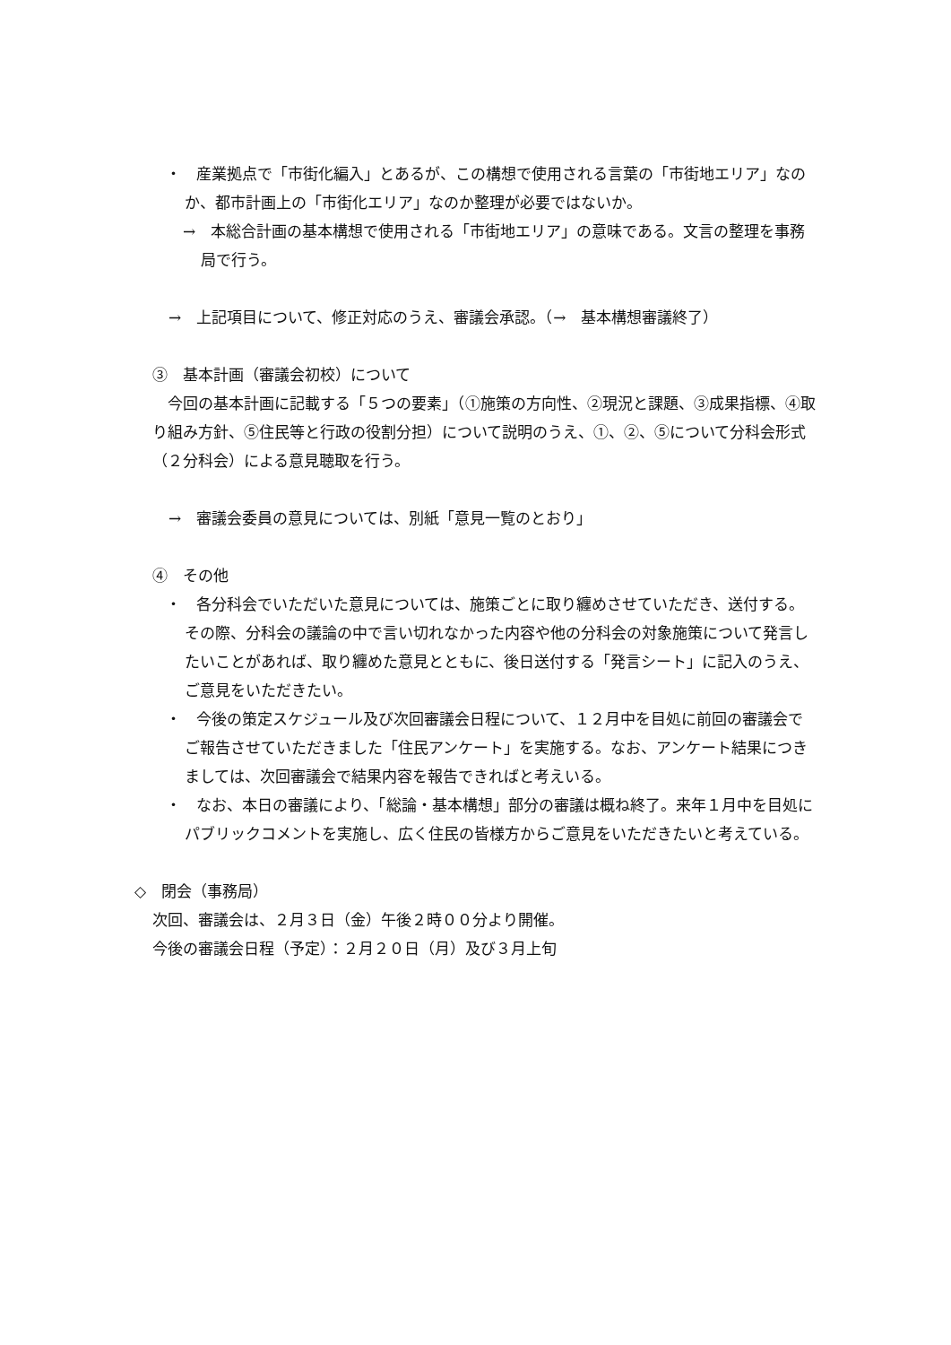・　産業拠点で「市街化編入」とあるが、この構想で使用される言葉の「市街地エリア」なのか、都市計画上の「市街化エリア」なのか整理が必要ではないか。
→　本総合計画の基本構想で使用される「市街地エリア」の意味である。文言の整理を事務局で行う。
→　上記項目について、修正対応のうえ、審議会承認。（→　基本構想審議終了）
③　基本計画（審議会初校）について
今回の基本計画に記載する「５つの要素」（①施策の方向性、②現況と課題、③成果指標、④取り組み方針、⑤住民等と行政の役割分担）について説明のうえ、①、②、⑤について分科会形式（２分科会）による意見聴取を行う。
→　審議会委員の意見については、別紙「意見一覧のとおり」
④　その他
・　各分科会でいただいた意見については、施策ごとに取り纏めさせていただき、送付する。その際、分科会の議論の中で言い切れなかった内容や他の分科会の対象施策について発言したいことがあれば、取り纏めた意見とともに、後日送付する「発言シート」に記入のうえ、ご意見をいただきたい。
・　今後の策定スケジュール及び次回審議会日程について、１２月中を目処に前回の審議会でご報告させていただきました「住民アンケート」を実施する。なお、アンケート結果につきましては、次回審議会で結果内容を報告できればと考えいる。
・　なお、本日の審議により、「総論・基本構想」部分の審議は概ね終了。来年１月中を目処にパブリックコメントを実施し、広く住民の皆様方からご意見をいただきたいと考えている。
◇　閉会（事務局）
次回、審議会は、２月３日（金）午後２時００分より開催。
今後の審議会日程（予定）：２月２０日（月）及び３月上旬